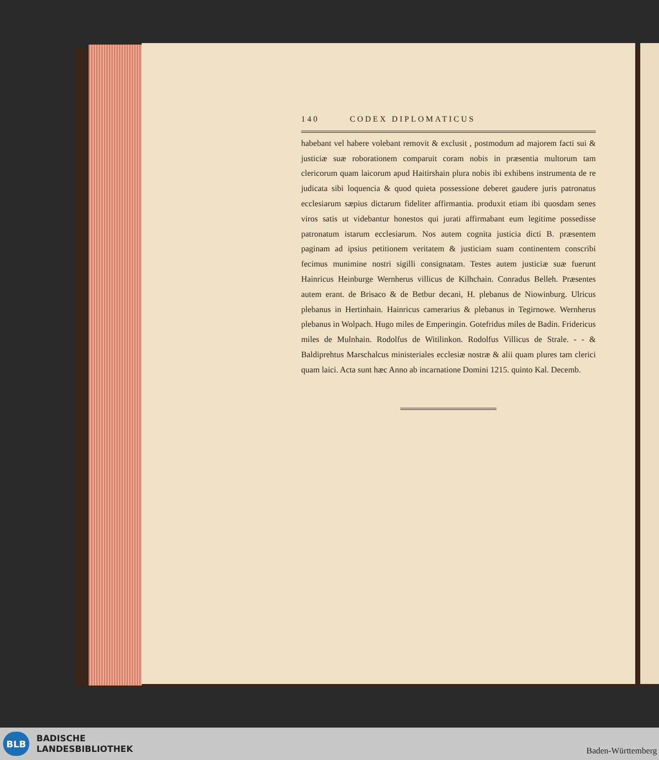140 CODEX DIPLOMATICUS
habebant vel habere volebant removit & exclusit , postmodum ad majorem facti sui & justiciæ suæ roborationem comparuit coram nobis in præsentia multorum tam clericorum quam laicorum apud Haitirshain plura nobis ibi exhibens instrumenta de re judicata sibi loquencia & quod quieta possessione deberet gaudere juris patronatus ecclesiarum sæpius dictarum fideliter affirmantia. produxit etiam ibi quosdam senes viros satis ut videbantur honestos qui jurati affirmabant eum legitime possedisse patronatum istarum ecclesiarum. Nos autem cognita justicia dicti B. præsentem paginam ad ipsius petitionem veritatem & justiciam suam continentem conscribi fecimus munimine nostri sigilli consignatam. Testes autem justiciæ suæ fuerunt Hainricus Heinburge Wernherus villicus de Kilhchain. Conradus Belleh. Præsentes autem erant. de Brisaco & de Betbur decani, H. plebanus de Niowinburg. Ulricus plebanus in Hertinhain. Hainricus camerarius & plebanus in Tegirnowe. Wernherus plebanus in Wolpach. Hugo miles de Emperingin. Gotefridus miles de Badin. Fridericus miles de Mulnhain. Rodolfus de Witilinkon. Rodolfus Villicus de Strale. - - & Baldiprehtus Marschalcus ministeriales ecclesiæ nostræ & alii quam plures tam clerici quam laici. Acta sunt hæc Anno ab incarnatione Domini 1215. quinto Kal. Decemb.
BLB
BADISCHE
LANDESBIBLIOTHEK
Baden-Württemberg